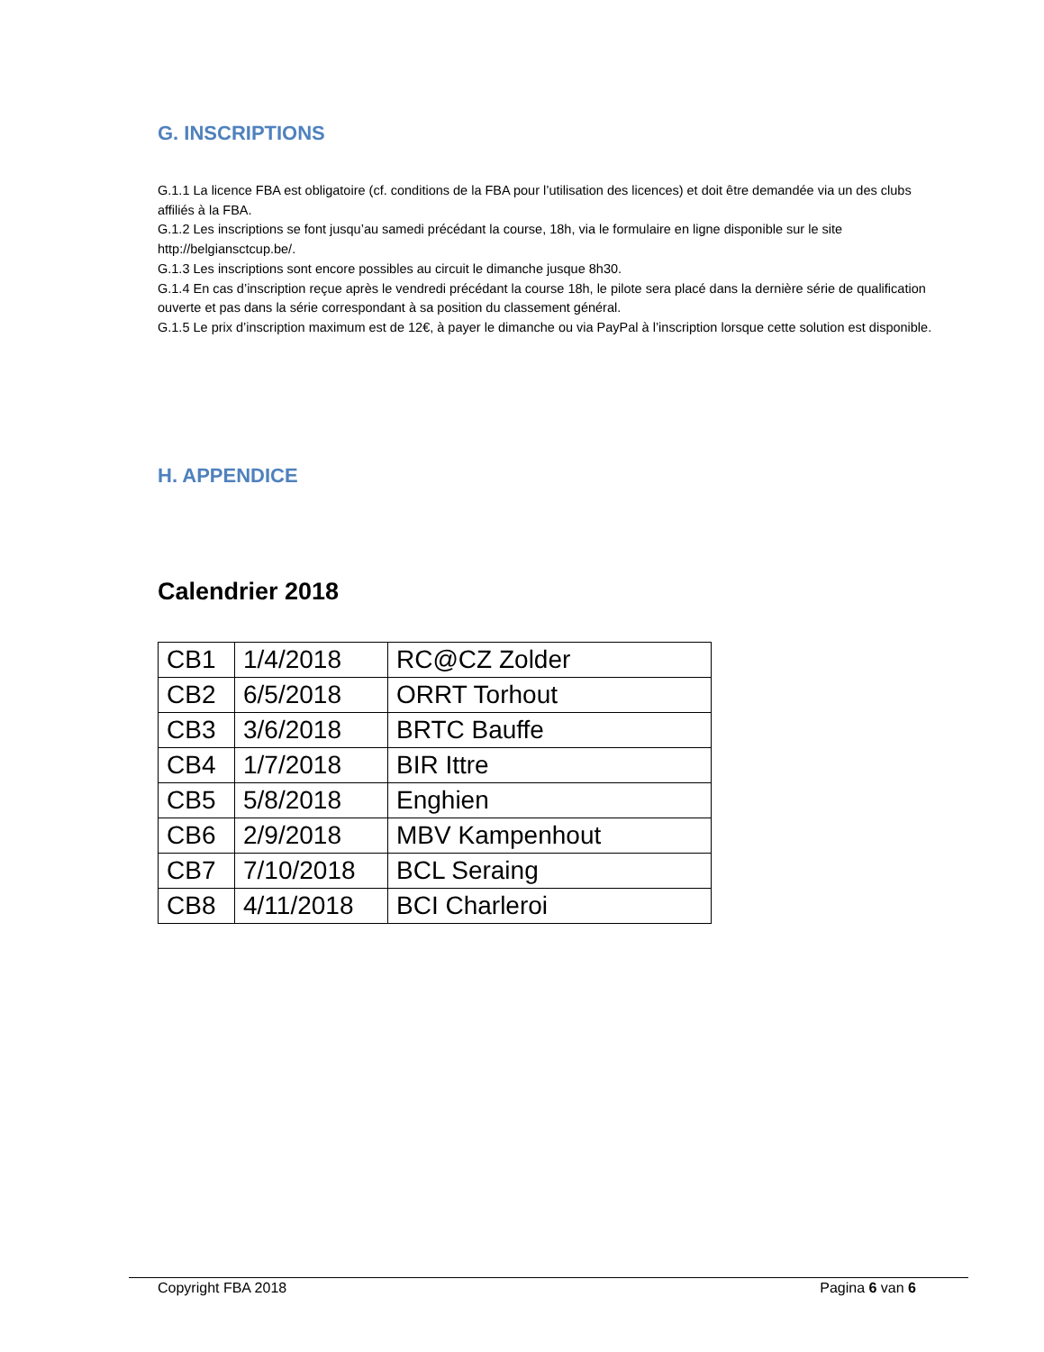G. INSCRIPTIONS
G.1.1 La licence FBA est obligatoire (cf. conditions de la FBA pour l’utilisation des licences) et doit être demandée via un des clubs affiliés à la FBA.
G.1.2 Les inscriptions se font jusqu’au samedi précédant la course, 18h, via le formulaire en ligne disponible sur le site http://belgiansctcup.be/.
G.1.3 Les inscriptions sont encore possibles au circuit le dimanche jusque 8h30.
G.1.4 En cas d’inscription reçue après le vendredi précédant la course 18h, le pilote sera placé dans la dernière série de qualification ouverte et pas dans la série correspondant à sa position du classement général.
G.1.5 Le prix d’inscription maximum est de 12€, à payer le dimanche ou via PayPal à l’inscription lorsque cette solution est disponible.
H. APPENDICE
Calendrier 2018
| CB1 | 1/4/2018 | RC@CZ Zolder |
| CB2 | 6/5/2018 | ORRT Torhout |
| CB3 | 3/6/2018 | BRTC Bauffe |
| CB4 | 1/7/2018 | BIR Ittre |
| CB5 | 5/8/2018 | Enghien |
| CB6 | 2/9/2018 | MBV Kampenhout |
| CB7 | 7/10/2018 | BCL Seraing |
| CB8 | 4/11/2018 | BCI Charleroi |
Copyright FBA 2018 Pagina 6 van 6